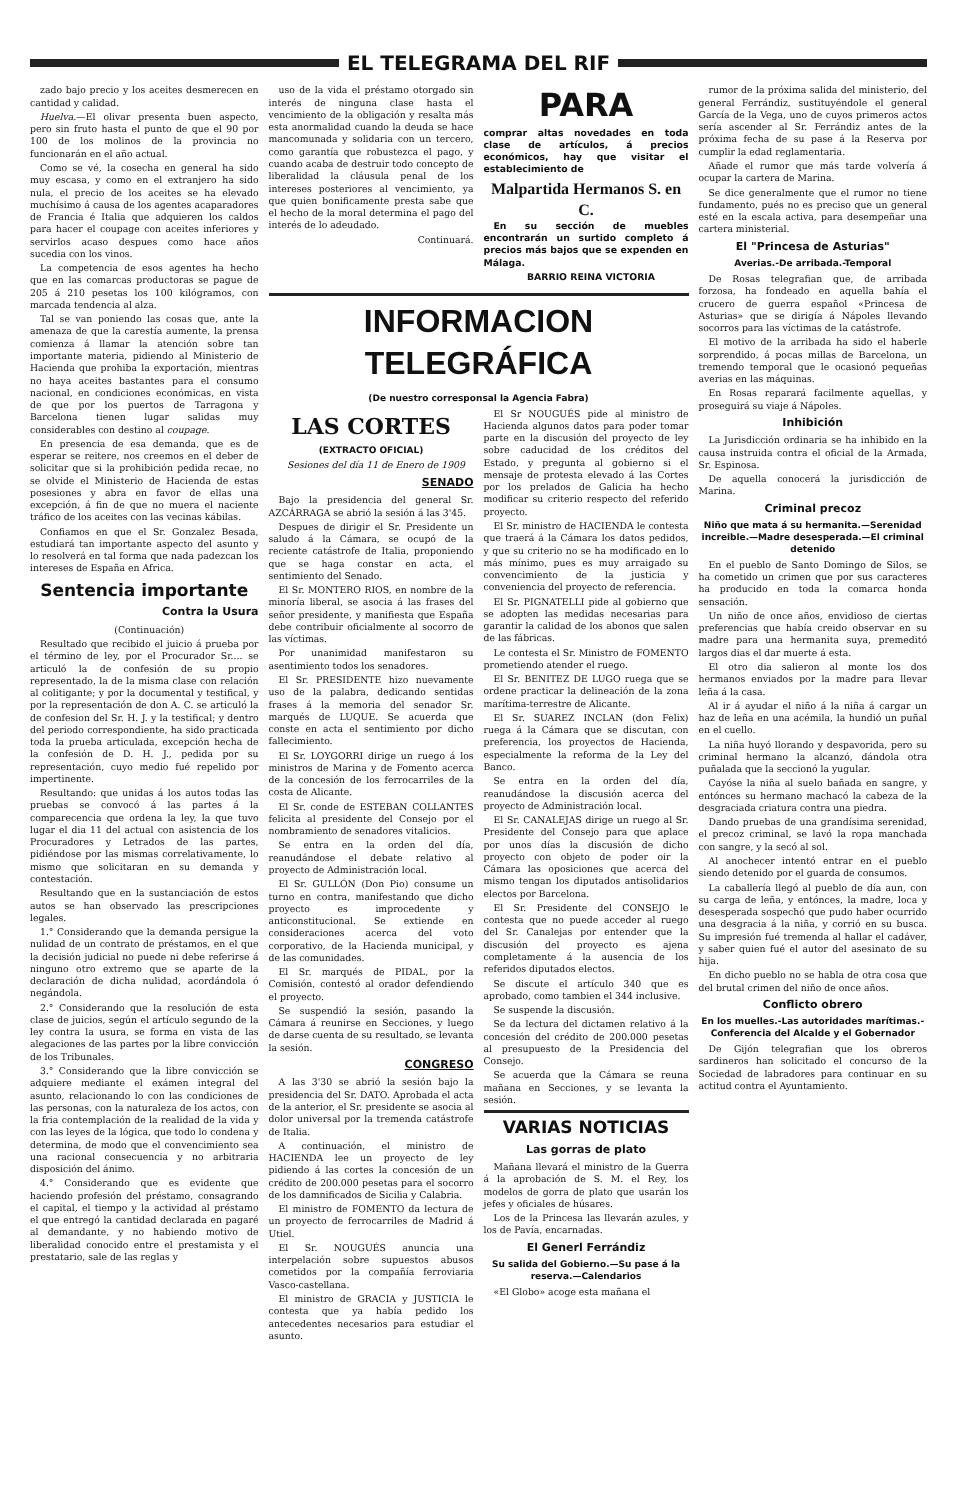EL TELEGRAMA DEL RIF
zado bajo precio y los aceites desmerecen en cantidad y calidad.
Huelva.—El olivar presenta buen aspecto, pero sin fruto hasta el punto de que el 90 por 100 de los molinos de la provincia no funcionarán en el año actual.
Como se vé, la cosecha en general ha sido muy escasa, y como en el extranjero ha sido nula, el precio de los aceites se ha elevado muchísimo á causa de los agentes acaparadores de Francia é Italia que adquieren los caldos para hacer el coupage con aceites inferiores y servirlos acaso despues como hace años sucedia con los vinos.
La competencia de esos agentes ha hecho que en las comarcas productoras se pague de 205 á 210 pesetas los 100 kilógramos, con marcada tendencia al alza.
Tal se van poniendo las cosas que, ante la amenaza de que la carestía aumente, la prensa comienza á llamar la atención sobre tan importante materia, pidiendo al Ministerio de Hacienda que prohiba la exportación, mientras no haya aceites bastantes para el consumo nacional, en condiciones económicas, en vista de que por los puertos de Tarragona y Barcelona tienen lugar salidas muy considerables con destino al coupage.
En presencia de esa demanda, que es de esperar se reitere, nos creemos en el deber de solicitar que si la prohibición pedida recae, no se olvide el Ministerio de Hacienda de estas posesiones y abra en favor de ellas una excepción, á fin de que no muera el naciente tráfico de los aceites con las vecinas kábilas.
Confiamos en que el Sr. Gonzalez Besada, estudiará tan importante aspecto del asunto y lo resolverá en tal forma que nada padezcan los intereses de España en Africa.
Sentencia importante
Contra la Usura
(Continuación)
Resultado que recibido el juicio á prueba por el término de ley, por el Procurador Sr.... se articuló la de confesión de su propio representado, la de la misma clase con relación al colitigante; y por la documental y testifical, y por la representación de don A. C. se articuló la de confesion del Sr. H. J. y la testifical; y dentro del periodo correspondiente, ha sido practicada toda la prueba articulada, excepción hecha de la confesión de D. H. J., pedida por su representación, cuyo medio fué repelido por impertinente.
Resultando: que unidas á los autos todas las pruebas se convocó á las partes á la comparecencia que ordena la ley, la que tuvo lugar el dia 11 del actual con asistencia de los Procuradores y Letrados de las partes, pidiéndose por las mismas correlativamente, lo mismo que solicitaran en su demanda y contestación.
Resultando que en la sustanciación de estos autos se han observado las prescripciones legales.
1.° Considerando que la demanda persigue la nulidad de un contrato de préstamos, en el que la decisión judicial no puede ni debe referirse á ninguno otro extremo que se aparte de la declaración de dicha nulidad, acordándola ó negándola.
2.° Considerando que la resolución de esta clase de juicios, según el artículo segundo de la ley contra la usura, se forma en vista de las alegaciones de las partes por la libre convicción de los Tribunales.
3.° Considerando que la libre convicción se adquiere mediante el exámen integral del asunto, relacionando lo con las condiciones de las personas, con la naturaleza de los actos, con la fria contemplación de la realidad de la vida y con las leyes de la lógica, que todo lo condena y determina, de modo que el convencimiento sea una racional consecuencia y no arbitraria disposición del ánimo.
4.° Considerando que es evidente que haciendo profesión del préstamo, consagrando el capital, el tiempo y la actividad al préstamo el que entregó la cantidad declarada en pagaré al demandante, y no habiendo motivo de liberalidad conocido entre el prestamista y el prestatario, sale de las reglas y
uso de la vida el préstamo otorgado sin interés de ninguna clase hasta el vencimiento de la obligación y resalta más esta anormalidad cuando la deuda se hace mancomunada y solidaria con un tercero, como garantía que robustezca el pago, y cuando acaba de destruir todo concepto de liberalidad la cláusula penal de los intereses posteriores al vencimiento, ya que quien bonificamente presta sabe que el hecho de la moral determina el pago del interés de lo adeudado.
Continuará.
PARA
comprar altas novedades en toda clase de artículos, á precios económicos, hay que visitar el establecimiento de
Malpartida Hermanos S. en C.
En su sección de muebles encontrarán un surtido completo á precios más bajos que se expenden en Málaga.
BARRIO REINA VICTORIA
INFORMACION TELEGRÁFICA
(De nuestro corresponsal la Agencia Fabra)
LAS CORTES
(EXTRACTO OFICIAL)
Sesiones del día 11 de Enero de 1909
SENADO
Bajo la presidencia del general Sr. AZCÁRRAGA se abrió la sesión á las 3'45.
Despues de dirigir el Sr. Presidente un saludo á la Cámara, se ocupó de la reciente catástrofe de Italia, proponiendo que se haga constar en acta, el sentimiento del Senado.
El Sr. MONTERO RIOS, en nombre de la minoría liberal, se asocia á las frases del señor presidente, y manifiesta que España debe contribuir oficialmente al socorro de las víctimas.
Por unanimidad manifestaron su asentimiento todos los senadores.
El Sr. PRESIDENTE hizo nuevamente uso de la palabra, dedicando sentidas frases á la memoria del senador Sr. marqués de LUQUE. Se acuerda que conste en acta el sentimiento por dicho fallecimiento.
El Sr. LOYGORRI dirige un ruego á los ministros de Marina y de Fomento acerca de la concesión de los ferrocarriles de la costa de Alicante.
El Sr. conde de ESTEBAN COLLANTES felicita al presidente del Consejo por el nombramiento de senadores vitalicios.
Se entra en la orden del día, reanudándose el debate relativo al proyecto de Administración local.
El Sr. GULLÓN (Don Pio) consume un turno en contra, manifestando que dicho proyecto es improcedente y anticonstitucional. Se extiende en consideraciones acerca del voto corporativo, de la Hacienda municipal, y de las comunidades.
El Sr. marqués de PIDAL, por la Comisión, contestó al orador defendiendo el proyecto.
Se suspendió la sesión, pasando la Cámara á reunirse en Secciones, y luego de darse cuenta de su resultado, se levanta la sesión.
CONGRESO
A las 3'30 se abrió la sesión bajo la presidencia del Sr. DATO. Aprobada el acta de la anterior, el Sr. presidente se asocia al dolor universal por la tremenda catástrofe de Italia.
A continuación, el ministro de HACIENDA lee un proyecto de ley pidiendo á las cortes la concesión de un crédito de 200.000 pesetas para el socorro de los damnificados de Sicilia y Calabria.
El ministro de FOMENTO da lectura de un proyecto de ferrocarriles de Madrid á Utiel.
El Sr. NOUGUÉS anuncia una interpelación sobre supuestos abusos cometidos por la compañía ferroviaria Vasco-castellana.
El ministro de GRACIA y JUSTICIA le contesta que ya había pedido los antecedentes necesarios para estudiar el asunto.
El Sr NOUGUÉS pide al ministro de Hacienda algunos datos para poder tomar parte en la discusión del proyecto de ley sobre caducidad de los créditos del Estado, y pregunta al gobierno si el mensaje de protesta elevado á las Cortes por los prelados de Galicia ha hecho modificar su criterio respecto del referido proyecto.
El Sr. ministro de HACIENDA le contesta que traerá á la Cámara los datos pedidos, y que su criterio no se ha modificado en lo más mínimo, pues es muy arraigado su convencimiento de la justicia y conveniencia del proyecto de referencia.
El Sr. PIGNATELLI pide al gobierno que se adopten las medidas necesarias para garantir la calidad de los abonos que salen de las fábricas.
Le contesta el Sr. Ministro de FOMENTO prometiendo atender el ruego.
El Sr. BENITEZ DE LUGO ruega que se ordene practicar la delineación de la zona marítima-terrestre de Alicante.
El Sr. SUAREZ INCLAN (don Felix) ruega á la Cámara que se discutan, con preferencia, los proyectos de Hacienda, especialmente la reforma de la Ley del Banco.
Se entra en la orden del día, reanudándose la discusión acerca del proyecto de Administración local.
El Sr. CANALEJAS dirige un ruego al Sr. Presidente del Consejo para que aplace por unos días la discusión de dicho proyecto con objeto de poder oir la Cámara las oposiciones que acerca del mismo tengan los diputados antisolidarios electos por Barcelona.
El Sr. Presidente del CONSEJO le contesta que no puede acceder al ruego del Sr. Canalejas por entender que la discusión del proyecto es ajena completamente á la ausencia de los referidos diputados electos.
Se discute el artículo 340 que es aprobado, como tambien el 344 inclusive.
Se suspende la discusión.
Se da lectura del dictamen relativo á la concesión del crédito de 200.000 pesetas al presupuesto de la Presidencia del Consejo.
Se acuerda que la Cámara se reuna mañana en Secciones, y se levanta la sesión.
VARIAS NOTICIAS
Las gorras de plato
Mañana llevará el ministro de la Guerra á la aprobación de S. M. el Rey, los modelos de gorra de plato que usarán los jefes y oficiales de húsares.
Los de la Princesa las llevarán azules, y los de Pavía, encarnadas.
El Generl Ferrándiz
Su salida del Gobierno.—Su pase á la reserva.—Calendarios
«El Globo» acoge esta mañana el
rumor de la próxima salida del ministerio, del general Ferrándiz, sustituyéndole el general García de la Vega, uno de cuyos primeros actos sería ascender al Sr. Ferrándiz antes de la próxima fecha de su pase á la Reserva por cumplir la edad reglamentaria.
Añade el rumor que más tarde volvería á ocupar la cartera de Marina.
Se dice generalmente que el rumor no tiene fundamento, pués no es preciso que un general esté en la escala activa, para desempeñar una cartera ministerial.
El "Princesa de Asturias"
Averias.-De arribada.-Temporal
De Rosas telegrafian que, de arribada forzosa, ha fondeado en aquella bahía el crucero de guerra español «Princesa de Asturias» que se dirigía á Nápoles llevando socorros para las víctimas de la catástrofe.
El motivo de la arribada ha sido el haberle sorprendido, á pocas millas de Barcelona, un tremendo temporal que le ocasionó pequeñas averias en las máquinas.
En Rosas reparará facilmente aquellas, y proseguirá su viaje á Nápoles.
Inhibición
La Jurisdicción ordinaria se ha inhibido en la causa instruida contra el oficial de la Armada, Sr. Espinosa.
De aquella conocerá la jurisdicción de Marina.
Criminal precoz
Niño que mata á su hermanita.—Serenidad increible.—Madre desesperada.—El criminal detenido
En el pueblo de Santo Domingo de Silos, se ha cometido un crimen que por sus caracteres ha producido en toda la comarca honda sensación.
Un niño de once años, envidioso de ciertas preferencias que había creido observar en su madre para una hermanita suya, premeditó largos dias el dar muerte á esta.
El otro dia salieron al monte los dos hermanos enviados por la madre para llevar leña á la casa.
Al ir á ayudar el niño á la niña á cargar un haz de leña en una acémila, la hundió un puñal en el cuello.
La niña huyó llorando y despavorida, pero su criminal hermano la alcanzó, dándola otra puñalada que la seccionó la yugular.
Cayóse la niña al suelo bañada en sangre, y entónces su hermano machacó la cabeza de la desgraciada criatura contra una piedra.
Dando pruebas de una grandísima serenidad, el precoz criminal, se lavó la ropa manchada con sangre, y la secó al sol.
Al anochecer intentó entrar en el pueblo siendo detenido por el guarda de consumos.
La caballería llegó al pueblo de día aun, con su carga de leña, y entónces, la madre, loca y desesperada sospechó que pudo haber ocurrido una desgracia á la niña, y corrió en su busca. Su impresión fué tremenda al hallar el cadáver, y saber quien fué el autor del asesinato de su hija.
En dicho pueblo no se habla de otra cosa que del brutal crimen del niño de once años.
Conflicto obrero
En los muelles.-Las autoridades marítimas.-Conferencia del Alcalde y el Gobernador
De Gijón telegrafian que los obreros sardineros han solicitado el concurso de la Sociedad de labradores para continuar en su actitud contra el Ayuntamiento.